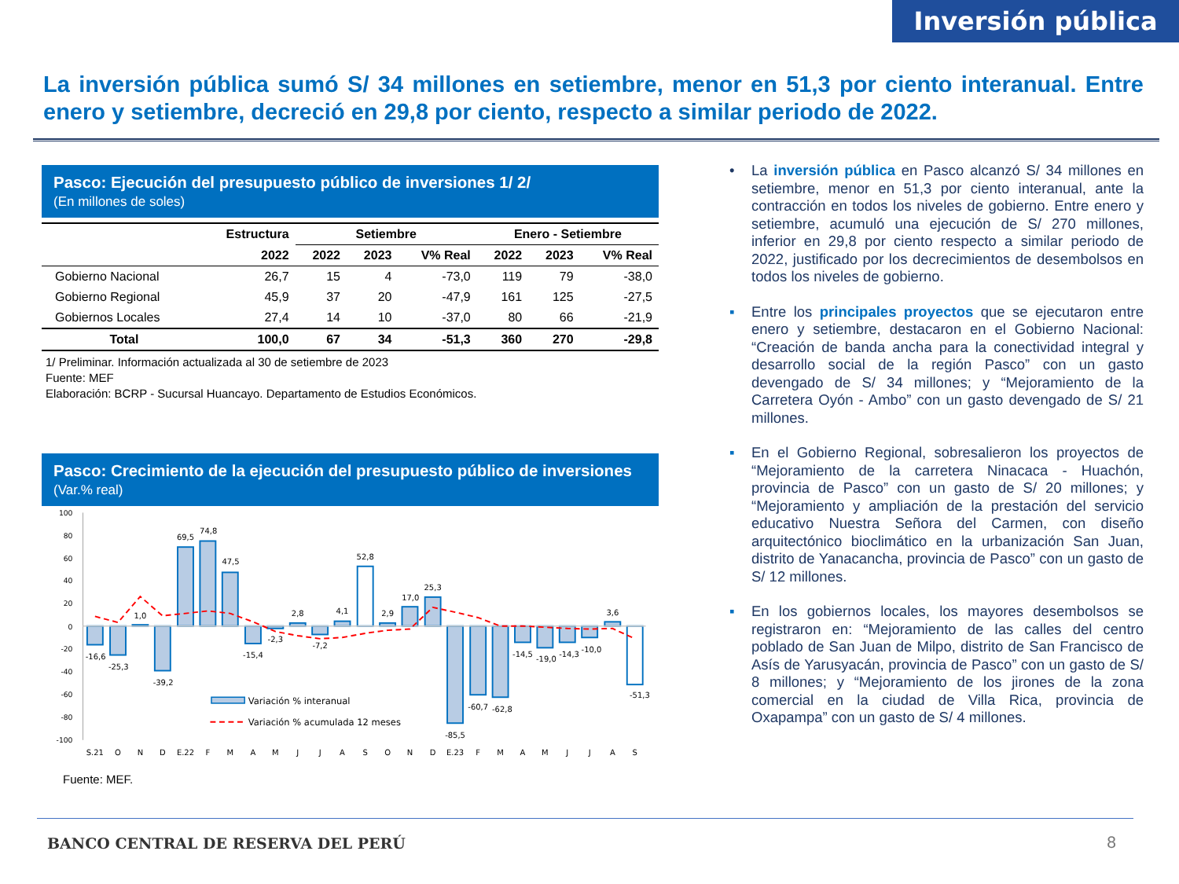Inversión pública
La inversión pública sumó S/ 34 millones en setiembre, menor en 51,3 por ciento interanual. Entre enero y setiembre, decreció en 29,8 por ciento, respecto a similar periodo de 2022.
Pasco: Ejecución del presupuesto público de inversiones 1/ 2/
(En millones de soles)
| | Estructura | Setiembre | | | Enero - Setiembre | | |
| --- | --- | --- | --- | --- | --- | --- | --- |
| | 2022 | 2022 | 2023 | V% Real | 2022 | 2023 | V% Real |
| Gobierno Nacional | 26,7 | 15 | 4 | -73,0 | 119 | 79 | -38,0 |
| Gobierno Regional | 45,9 | 37 | 20 | -47,9 | 161 | 125 | -27,5 |
| Gobiernos Locales | 27,4 | 14 | 10 | -37,0 | 80 | 66 | -21,9 |
| Total | 100,0 | 67 | 34 | -51,3 | 360 | 270 | -29,8 |
1/ Preliminar. Información actualizada al 30 de setiembre de 2023
Fuente: MEF
Elaboración: BCRP - Sucursal Huancayo. Departamento de Estudios Económicos.
Pasco: Crecimiento de la ejecución del presupuesto público de inversiones
(Var.% real)
100
80
60
40
20
0
-20
-40
-60
-80
-100
-16,6
-25,3
1,0
-39,2
69,5
74,8
47,5
-15,4
-2,3
2,8
-7,2
4,1
52,8
2,9
17,0
25,3
-85,5
-60,7
-62,8
-14,5
-19,0
-14,3
-10,0
3,6
-51,3
S.21
O
N
D
E.22
F
M
A
M
J
J
A
S
O
N
D
E.23
F
M
A
M
J
J
A
S
Variación % interanual
Variación % acumulada 12 meses
Fuente: MEF.
• La inversión pública en Pasco alcanzó S/ 34 millones en setiembre, menor en 51,3 por ciento interanual, ante la contracción en todos los niveles de gobierno. Entre enero y setiembre, acumuló una ejecución de S/ 270 millones, inferior en 29,8 por ciento respecto a similar periodo de 2022, justificado por los decrecimientos de desembolsos en todos los niveles de gobierno.
▪ Entre los principales proyectos que se ejecutaron entre enero y setiembre, destacaron en el Gobierno Nacional: “Creación de banda ancha para la conectividad integral y desarrollo social de la región Pasco” con un gasto devengado de S/ 34 millones; y “Mejoramiento de la Carretera Oyón - Ambo” con un gasto devengado de S/ 21 millones.
▪ En el Gobierno Regional, sobresalieron los proyectos de “Mejoramiento de la carretera Ninacaca - Huachón, provincia de Pasco” con un gasto de S/ 20 millones; y “Mejoramiento y ampliación de la prestación del servicio educativo Nuestra Señora del Carmen, con diseño arquitectónico bioclimático en la urbanización San Juan, distrito de Yanacancha, provincia de Pasco” con un gasto de S/ 12 millones.
▪ En los gobiernos locales, los mayores desembolsos se registraron en: “Mejoramiento de las calles del centro poblado de San Juan de Milpo, distrito de San Francisco de Asís de Yarusyacán, provincia de Pasco” con un gasto de S/ 8 millones; y “Mejoramiento de los jirones de la zona comercial en la ciudad de Villa Rica, provincia de Oxapampa” con un gasto de S/ 4 millones.
BANCO CENTRAL DE RESERVA DEL PERÚ
8